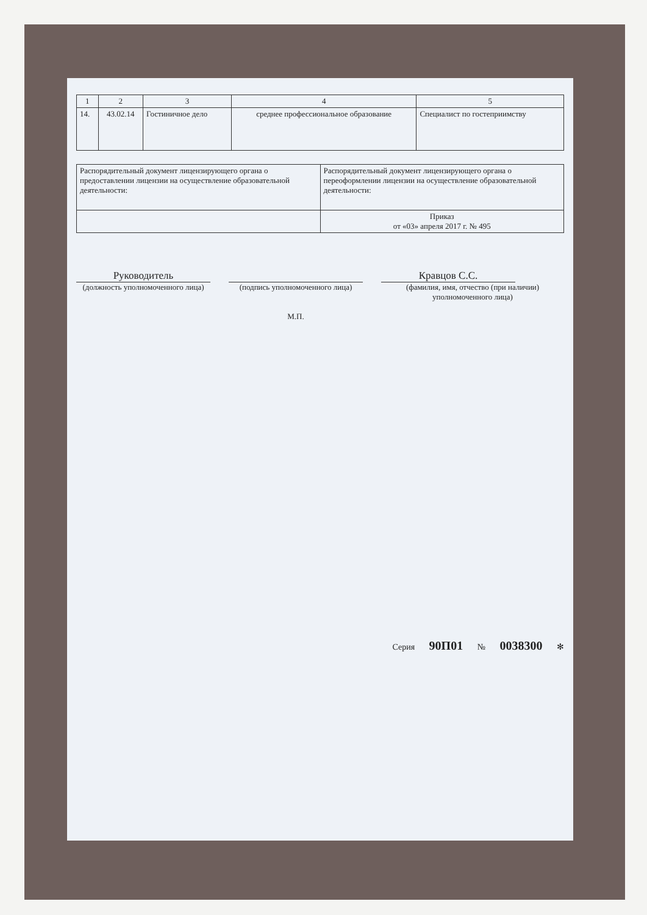| 1 | 2 | 3 | 4 | 5 |
| --- | --- | --- | --- | --- |
| 14. | 43.02.14 | Гостиничное дело | среднее профессиональное образование | Специалист по гостеприимству |
| Распорядительный документ лицензирующего органа о предоставлении лицензии на осуществление образовательной деятельности: | Распорядительный документ лицензирующего органа о переоформлении лицензии на осуществление образовательной деятельности: |
| | Приказ от «03» апреля 2017 г. № 495 |
Руководитель
(должность уполномоченного лица)
(подпись уполномоченного лица)
М.П.
Кравцов С.С.
(фамилия, имя, отчество (при наличии) уполномоченного лица)
Серия 90П01 № 0038300 ✻